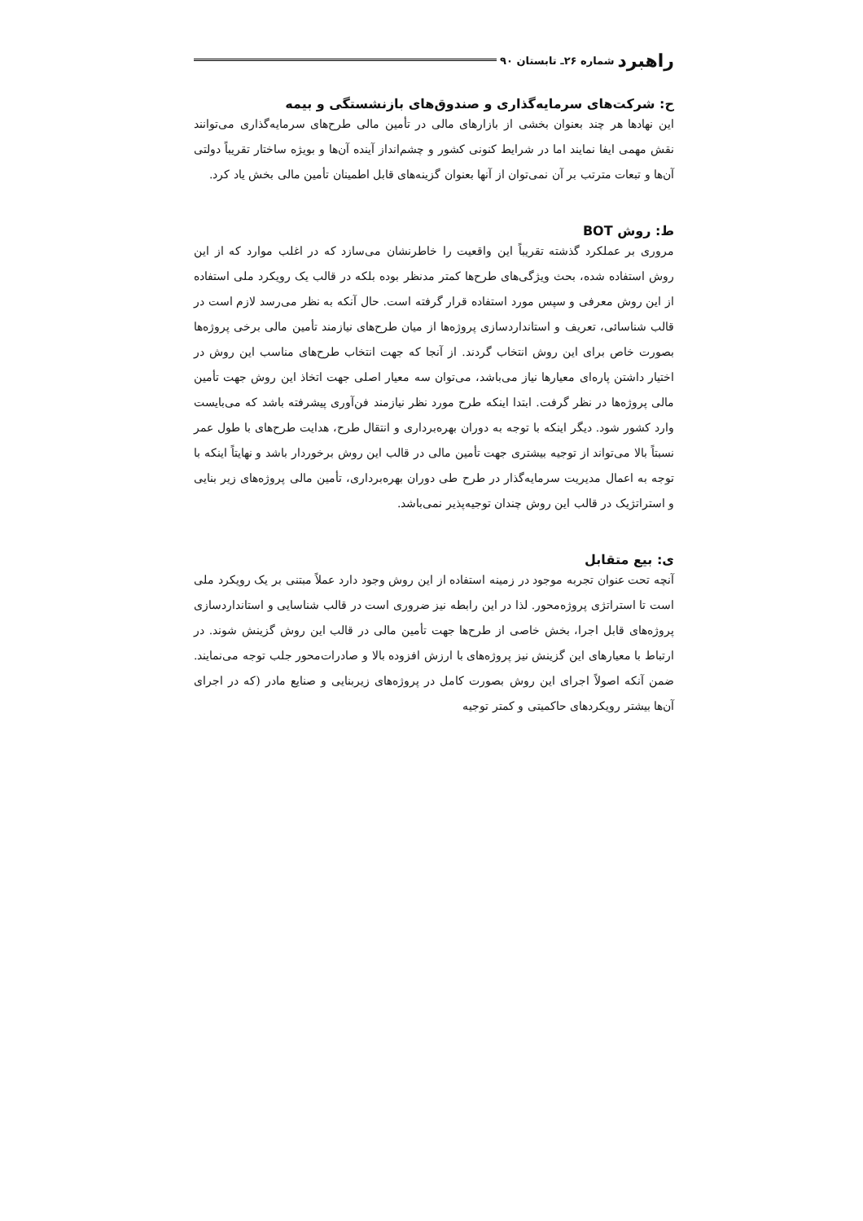راهبرد شماره ۲۶ـ تابستان ۹۰
ح: شرکت‌های سرمایه‌گذاری و صندوق‌های بازنشستگی و بیمه
این نهادها هر چند بعنوان بخشی از بازارهای مالی در تأمین مالی طرح‌های سرمایه‌گذاری می‌توانند نقش مهمی ایفا نمایند اما در شرایط کنونی کشور و چشم‌انداز آینده آن‌ها و بویژه ساختار تقریباً دولتی آن‌ها و تبعات مترتب بر آن نمی‌توان از آنها بعنوان گزینه‌های قابل اطمینان تأمین مالی بخش یاد کرد.
ط: روش BOT
مروری بر عملکرد گذشته تقریباً این واقعیت را خاطرنشان می‌سازد که در اغلب موارد که از این روش استفاده شده، بحث ویژگی‌های طرح‌ها کمتر مدنظر بوده بلکه در قالب یک رویکرد ملی استفاده از این روش معرفی و سپس مورد استفاده قرار گرفته است. حال آنکه به نظر می‌رسد لازم است در قالب شناسائی، تعریف و استانداردسازی پروژه‌ها از میان طرح‌های نیازمند تأمین مالی برخی پروژه‌ها بصورت خاص برای این روش انتخاب گردند. از آنجا که جهت انتخاب طرح‌های مناسب این روش در اختیار داشتن پاره‌ای معیارها نیاز می‌باشد، می‌توان سه معیار اصلی جهت اتخاذ این روش جهت تأمین مالی پروژه‌ها در نظر گرفت. ابتدا اینکه طرح مورد نظر نیازمند فن‌آوری پیشرفته باشد که می‌بایست وارد کشور شود. دیگر اینکه با توجه به دوران بهره‌برداری و انتقال طرح، هدایت طرح‌های با طول عمر نسبتاً بالا می‌تواند از توجیه بیشتری جهت تأمین مالی در قالب این روش برخوردار باشد و نهایتاً اینکه با توجه به اعمال مدیریت سرمایه‌گذار در طرح طی دوران بهره‌برداری، تأمین مالی پروژه‌های زیر بنایی و استراتژیک در قالب این روش چندان توجیه‌پذیر نمی‌باشد.
ی: بیع متقابل
آنچه تحت عنوان تجربه موجود در زمینه استفاده از این روش وجود دارد عملاً مبتنی بر یک رویکرد ملی است تا استراتژی پروژه‌محور. لذا در این رابطه نیز ضروری است در قالب شناسایی و استانداردسازی پروژه‌های قابل اجرا، بخش خاصی از طرح‌ها جهت تأمین مالی در قالب این روش گزینش شوند. در ارتباط با معیارهای این گزینش نیز پروژه‌های با ارزش افزوده بالا و صادرات‌محور جلب توجه می‌نمایند. ضمن آنکه اصولاً اجرای این روش بصورت کامل در پروژه‌های زیربنایی و صنایع مادر (که در اجرای آن‌ها بیشتر رویکردهای حاکمیتی و کمتر توجیه